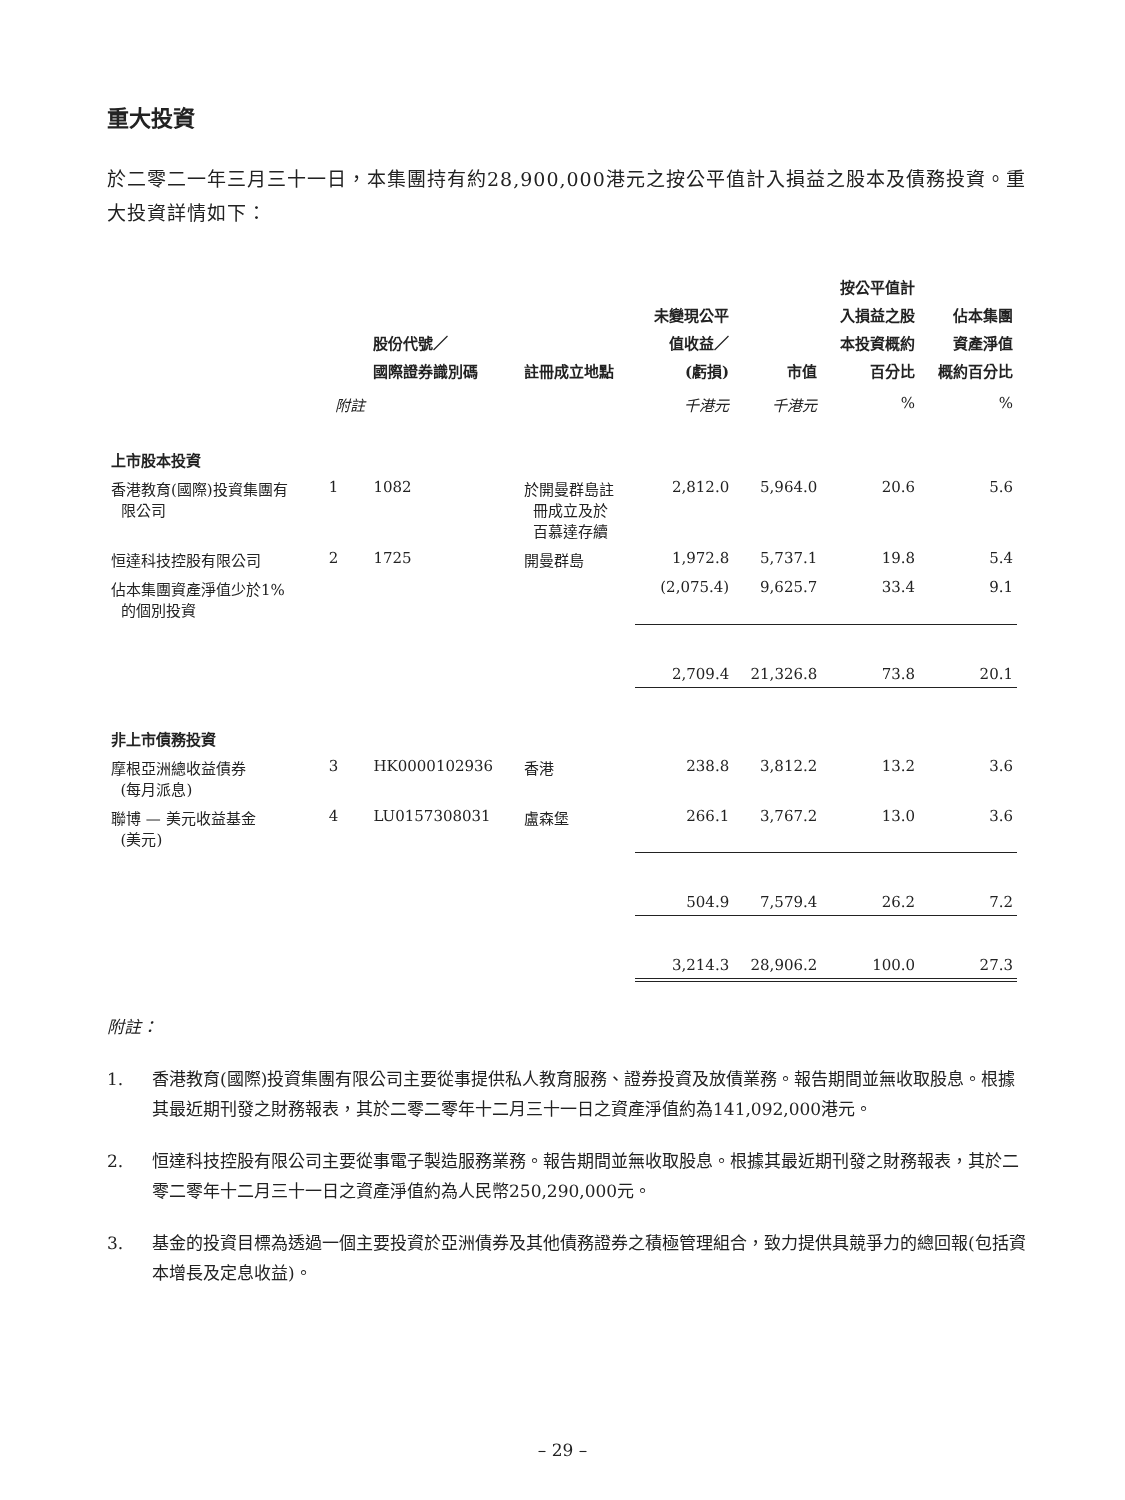重大投資
於二零二一年三月三十一日，本集團持有約28,900,000港元之按公平值計入損益之股本及債務投資。重大投資詳情如下：
| | | 股份代號／ 國際證券識別碼 | 註冊成立地點 | 未變現公平 值收益／ (虧損) | 市值 | 按公平值計 入損益之股 本投資概約 百分比 | 佔本集團 資產淨值 概約百分比 |
| --- | --- | --- | --- | --- | --- | --- | --- |
| | 附註 | | | 千港元 | 千港元 | % | % |
| 上市股本投資 | | | | | | | |
| 香港教育(國際)投資集團有 限公司 | 1 | 1082 | 於開曼群島註 冊成立及於 百慕達存續 | 2,812.0 | 5,964.0 | 20.6 | 5.6 |
| 恒達科技控股有限公司 | 2 | 1725 | 開曼群島 | 1,972.8 | 5,737.1 | 19.8 | 5.4 |
| 佔本集團資產淨值少於1% 的個別投資 | | | | (2,075.4) | 9,625.7 | 33.4 | 9.1 |
| | | | | 2,709.4 | 21,326.8 | 73.8 | 20.1 |
| 非上市債務投資 | | | | | | | |
| 摩根亞洲總收益債券 (每月派息) | 3 | HK0000102936 | 香港 | 238.8 | 3,812.2 | 13.2 | 3.6 |
| 聯博 — 美元收益基金 (美元) | 4 | LU0157308031 | 盧森堡 | 266.1 | 3,767.2 | 13.0 | 3.6 |
| | | | | 504.9 | 7,579.4 | 26.2 | 7.2 |
| | | | | 3,214.3 | 28,906.2 | 100.0 | 27.3 |
附註：
1. 香港教育(國際)投資集團有限公司主要從事提供私人教育服務、證券投資及放債業務。報告期間並無收取股息。根據其最近期刊發之財務報表，其於二零二零年十二月三十一日之資產淨值約為141,092,000港元。
2. 恒達科技控股有限公司主要從事電子製造服務業務。報告期間並無收取股息。根據其最近期刊發之財務報表，其於二零二零年十二月三十一日之資產淨值約為人民幣250,290,000元。
3. 基金的投資目標為透過一個主要投資於亞洲債券及其他債務證券之積極管理組合，致力提供具競爭力的總回報(包括資本增長及定息收益)。
– 29 –